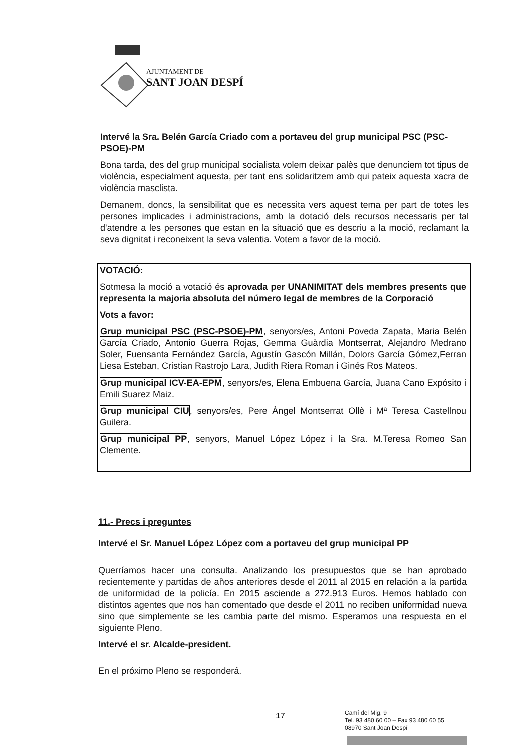AJUNTAMENT DE
SANT JOAN DESPÍ
Intervé la Sra. Belén García Criado com a portaveu del grup municipal PSC (PSC-PSOE)-PM
Bona tarda, des del grup municipal socialista volem deixar palès que denunciem tot tipus de violència, especialment aquesta, per tant ens solidaritzem amb qui pateix aquesta xacra de violència masclista.
Demanem, doncs, la sensibilitat que es necessita vers aquest tema per part de totes les persones implicades i administracions, amb la dotació dels recursos necessaris per tal d'atendre a les persones que estan en la situació que es descriu a la moció, reclamant la seva dignitat i reconeixent la seva valentia. Votem a favor de la moció.
VOTACIÓ:
Sotmesa la moció a votació és aprovada per UNANIMITAT dels membres presents que representa la majoria absoluta del número legal de membres de la Corporació
Vots a favor:
Grup municipal PSC (PSC-PSOE)-PM, senyors/es, Antoni Poveda Zapata, Maria Belén García Criado, Antonio Guerra Rojas, Gemma Guàrdia Montserrat, Alejandro Medrano Soler, Fuensanta Fernández García, Agustín Gascón Millán, Dolors García Gómez,Ferran Liesa Esteban, Cristian Rastrojo Lara, Judith Riera Roman i Ginés Ros Mateos.
Grup municipal ICV-EA-EPM, senyors/es, Elena Embuena García, Juana Cano Expósito i Emili Suarez Maiz.
Grup municipal CIU, senyors/es, Pere Àngel Montserrat Ollè i Mª Teresa Castellnou Guilera.
Grup municipal PP, senyors, Manuel López López i la Sra. M.Teresa Romeo San Clemente.
11.- Precs i preguntes
Intervé el Sr. Manuel López López com a portaveu del grup municipal PP
Querríamos hacer una consulta. Analizando los presupuestos que se han aprobado recientemente y partidas de años anteriores desde el 2011 al 2015 en relación a la partida de uniformidad de la policía. En 2015 asciende a 272.913 Euros. Hemos hablado con distintos agentes que nos han comentado que desde el 2011 no reciben uniformidad nueva sino que simplemente se les cambia parte del mismo. Esperamos una respuesta en el siguiente Pleno.
Intervé el sr. Alcalde-president.
En el próximo Pleno se responderá.
17
Camí del Mig, 9
Tel. 93 480 60 00 – Fax 93 480 60 55
08970 Sant Joan Despí